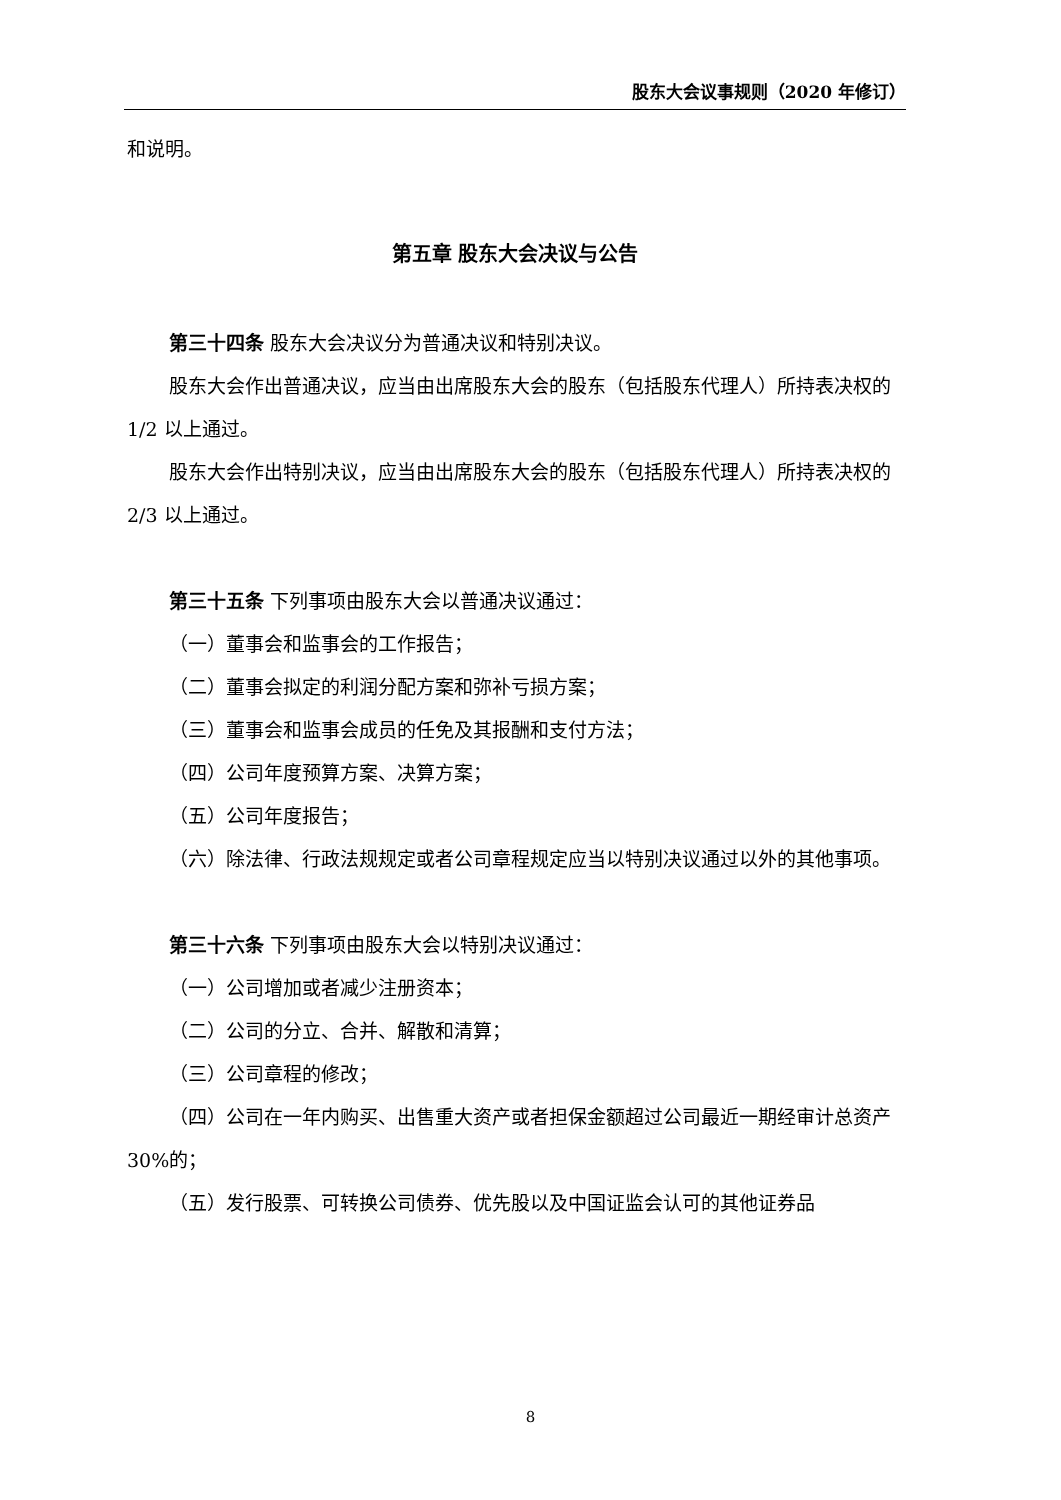股东大会议事规则（2020 年修订）
和说明。
第五章 股东大会决议与公告
第三十四条 股东大会决议分为普通决议和特别决议。
股东大会作出普通决议，应当由出席股东大会的股东（包括股东代理人）所持表决权的 1/2 以上通过。
股东大会作出特别决议，应当由出席股东大会的股东（包括股东代理人）所持表决权的 2/3 以上通过。
第三十五条 下列事项由股东大会以普通决议通过：
（一）董事会和监事会的工作报告；
（二）董事会拟定的利润分配方案和弥补亏损方案；
（三）董事会和监事会成员的任免及其报酬和支付方法；
（四）公司年度预算方案、决算方案；
（五）公司年度报告；
（六）除法律、行政法规规定或者公司章程规定应当以特别决议通过以外的其他事项。
第三十六条 下列事项由股东大会以特别决议通过：
（一）公司增加或者减少注册资本；
（二）公司的分立、合并、解散和清算；
（三）公司章程的修改；
（四）公司在一年内购买、出售重大资产或者担保金额超过公司最近一期经审计总资产 30%的；
（五）发行股票、可转换公司债券、优先股以及中国证监会认可的其他证券品
8